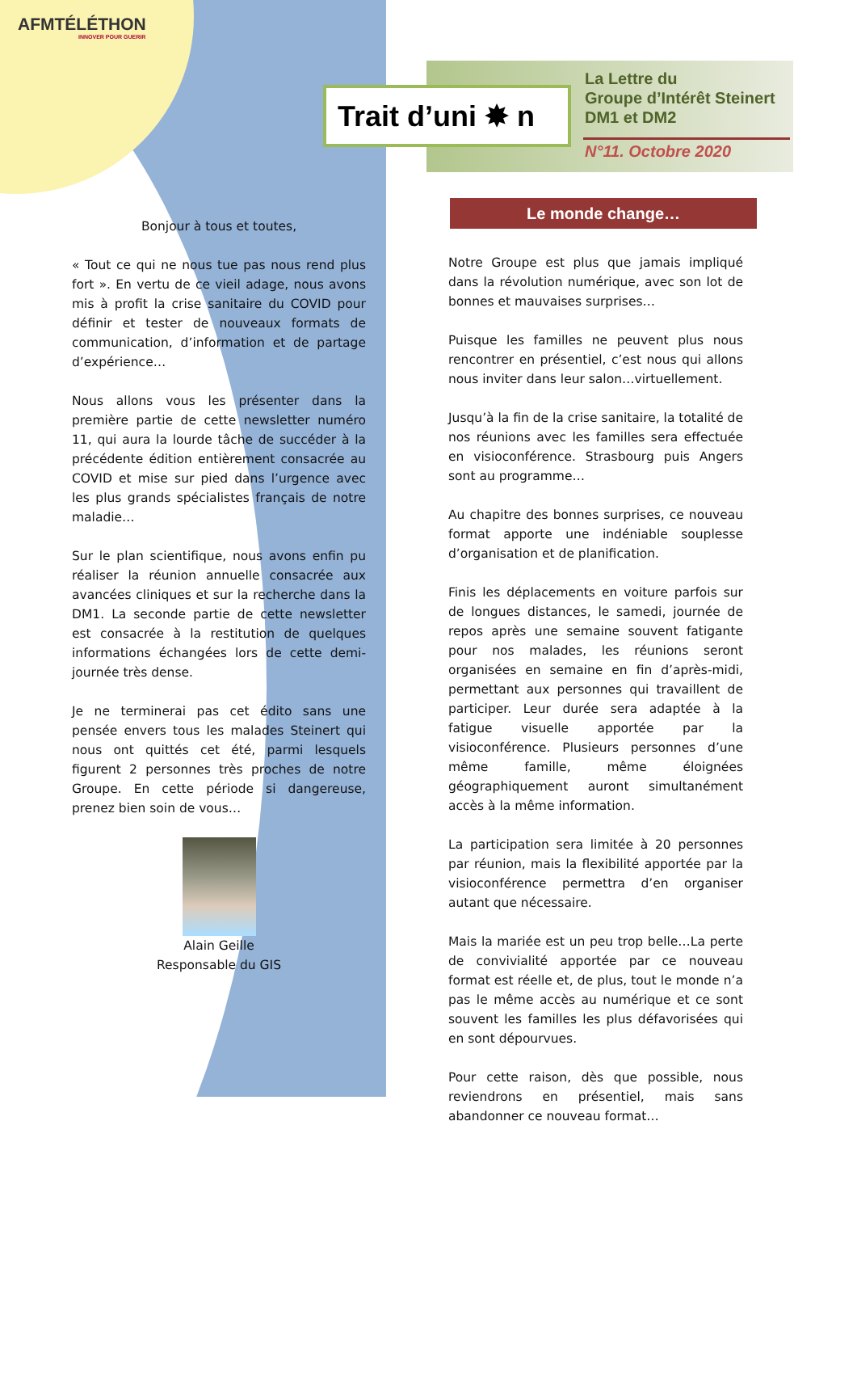AFMTÉLÉTHON
INNOVER POUR GUERIR
Trait d’uni ✸ n
La Lettre du
Groupe d’Intérêt Steinert
DM1 et DM2
N°11. Octobre 2020
Bonjour à tous et toutes,
« Tout ce qui ne nous tue pas nous rend plus fort ». En vertu de ce vieil adage, nous avons mis à profit la crise sanitaire du COVID pour définir et tester de nouveaux formats de communication, d’information et de partage d’expérience…
Nous allons vous les présenter dans la première partie de cette newsletter numéro 11, qui aura la lourde tâche de succéder à la précédente édition entièrement consacrée au COVID et mise sur pied dans l’urgence avec les plus grands spécialistes français de notre maladie…
Sur le plan scientifique, nous avons enfin pu réaliser la réunion annuelle consacrée aux avancées cliniques et sur la recherche dans la DM1. La seconde partie de cette newsletter est consacrée à la restitution de quelques informations échangées lors de cette demi-journée très dense.
Je ne terminerai pas cet édito sans une pensée envers tous les malades Steinert qui nous ont quittés cet été, parmi lesquels figurent 2 personnes très proches de notre Groupe. En cette période si dangereuse, prenez bien soin de vous…
Alain Geille
Responsable du GIS
Le monde change…
Notre Groupe est plus que jamais impliqué dans la révolution numérique, avec son lot de bonnes et mauvaises surprises…
Puisque les familles ne peuvent plus nous rencontrer en présentiel, c’est nous qui allons nous inviter dans leur salon…virtuellement.
Jusqu’à la fin de la crise sanitaire, la totalité de nos réunions avec les familles sera effectuée en visioconférence. Strasbourg puis Angers sont au programme…
Au chapitre des bonnes surprises, ce nouveau format apporte une indéniable souplesse d’organisation et de planification.
Finis les déplacements en voiture parfois sur de longues distances, le samedi, journée de repos après une semaine souvent fatigante pour nos malades, les réunions seront organisées en semaine en fin d’après-midi, permettant aux personnes qui travaillent de participer. Leur durée sera adaptée à la fatigue visuelle apportée par la visioconférence. Plusieurs personnes d’une même famille, même éloignées géographiquement auront simultanément accès à la même information.
La participation sera limitée à 20 personnes par réunion, mais la flexibilité apportée par la visioconférence permettra d’en organiser autant que nécessaire.
Mais la mariée est un peu trop belle…La perte de convivialité apportée par ce nouveau format est réelle et, de plus, tout le monde n’a pas le même accès au numérique et ce sont souvent les familles les plus défavorisées qui en sont dépourvues.
Pour cette raison, dès que possible, nous reviendrons en présentiel, mais sans abandonner ce nouveau format…